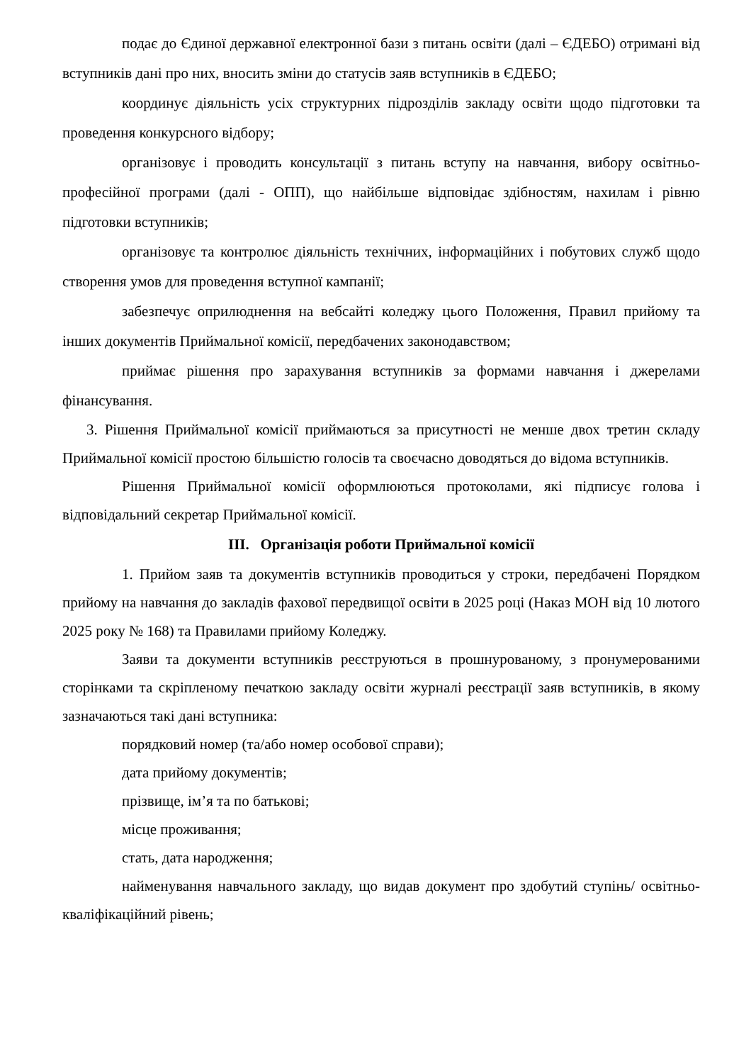подає до Єдиної державної електронної бази з питань освіти (далі – ЄДЕБО) отримані від вступників дані про них, вносить зміни до статусів заяв вступників в ЄДЕБО;
координує діяльність усіх структурних підрозділів закладу освіти щодо підготовки та проведення конкурсного відбору;
організовує і проводить консультації з питань вступу на навчання, вибору освітньо-професійної програми (далі - ОПП), що найбільше відповідає здібностям, нахилам і рівню підготовки вступників;
організовує та контролює діяльність технічних, інформаційних і побутових служб щодо створення умов для проведення вступної кампанії;
забезпечує оприлюднення на вебсайті коледжу цього Положення, Правил прийому та інших документів Приймальної комісії, передбачених законодавством;
приймає рішення про зарахування вступників за формами навчання і джерелами фінансування.
3. Рішення Приймальної комісії приймаються за присутності не менше двох третин складу Приймальної комісії простою більшістю голосів та своєчасно доводяться до відома вступників.
Рішення Приймальної комісії оформлюються протоколами, які підписує голова і відповідальний секретар Приймальної комісії.
III. Організація роботи Приймальної комісії
1. Прийом заяв та документів вступників проводиться у строки, передбачені Порядком прийому на навчання до закладів фахової передвищої освіти в 2025 році (Наказ МОН від 10 лютого 2025 року № 168) та Правилами прийому Коледжу.
Заяви та документи вступників реєструються в прошнурованому, з пронумерованими сторінками та скріпленому печаткою закладу освіти журналі реєстрації заяв вступників, в якому зазначаються такі дані вступника:
порядковий номер (та/або номер особової справи);
дата прийому документів;
прізвище, ім’я та по батькові;
місце проживання;
стать, дата народження;
найменування навчального закладу, що видав документ про здобутий ступінь/ освітньо-кваліфікаційний рівень;